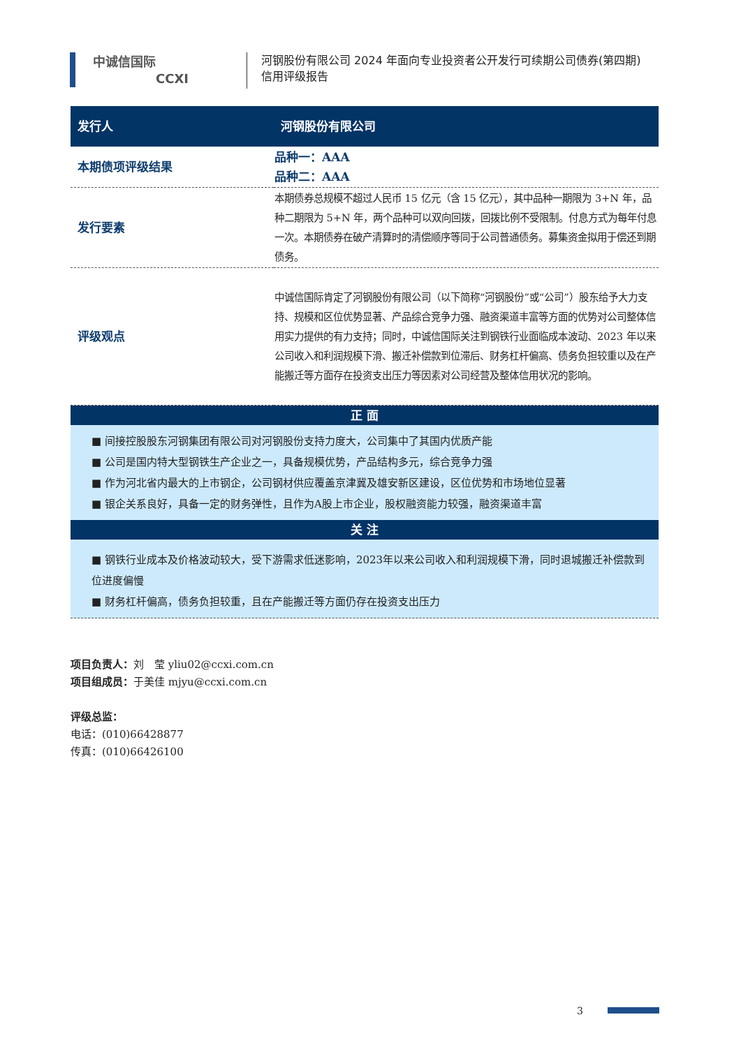中诚信国际
CCXI
河钢股份有限公司 2024 年面向专业投资者公开发行可续期公司债券(第四期)
信用评级报告
| 发行人 | 河钢股份有限公司 |
| 本期债项评级结果 | 品种一：AAA 品种二：AAA |
| 发行要素 | 本期债券总规模不超过人民币 15 亿元（含 15 亿元），其中品种一期限为 3+N 年，品种二期限为 5+N 年，两个品种可以双向回拨，回拨比例不受限制。付息方式为每年付息一次。本期债券在破产清算时的清偿顺序等同于公司普通债务。募集资金拟用于偿还到期债务。 |
| 评级观点 | 中诚信国际肯定了河钢股份有限公司（以下简称“河钢股份”或“公司”）股东给予大力支持、规模和区位优势显著、产品综合竞争力强、融资渠道丰富等方面的优势对公司整体信用实力提供的有力支持；同时，中诚信国际关注到钢铁行业面临成本波动、2023 年以来公司收入和利润规模下滑、搬迁补偿款到位滞后、财务杠杆偏高、债务负担较重以及在产能搬迁等方面存在投资支出压力等因素对公司经营及整体信用状况的影响。 |
正 面
■ 间接控股股东河钢集团有限公司对河钢股份支持力度大，公司集中了其国内优质产能
■ 公司是国内特大型钢铁生产企业之一，具备规模优势，产品结构多元，综合竞争力强
■ 作为河北省内最大的上市钢企，公司钢材供应覆盖京津冀及雄安新区建设，区位优势和市场地位显著
■ 银企关系良好，具备一定的财务弹性，且作为A股上市企业，股权融资能力较强，融资渠道丰富
关 注
■ 钢铁行业成本及价格波动较大，受下游需求低迷影响，2023年以来公司收入和利润规模下滑，同时退城搬迁补偿款到位进度偏慢
■ 财务杠杆偏高，债务负担较重，且在产能搬迁等方面仍存在投资支出压力
项目负责人：刘　莹 yliu02@ccxi.com.cn
项目组成员：于美佳 mjyu@ccxi.com.cn
评级总监：
电话：(010)66428877
传真：(010)66426100
3